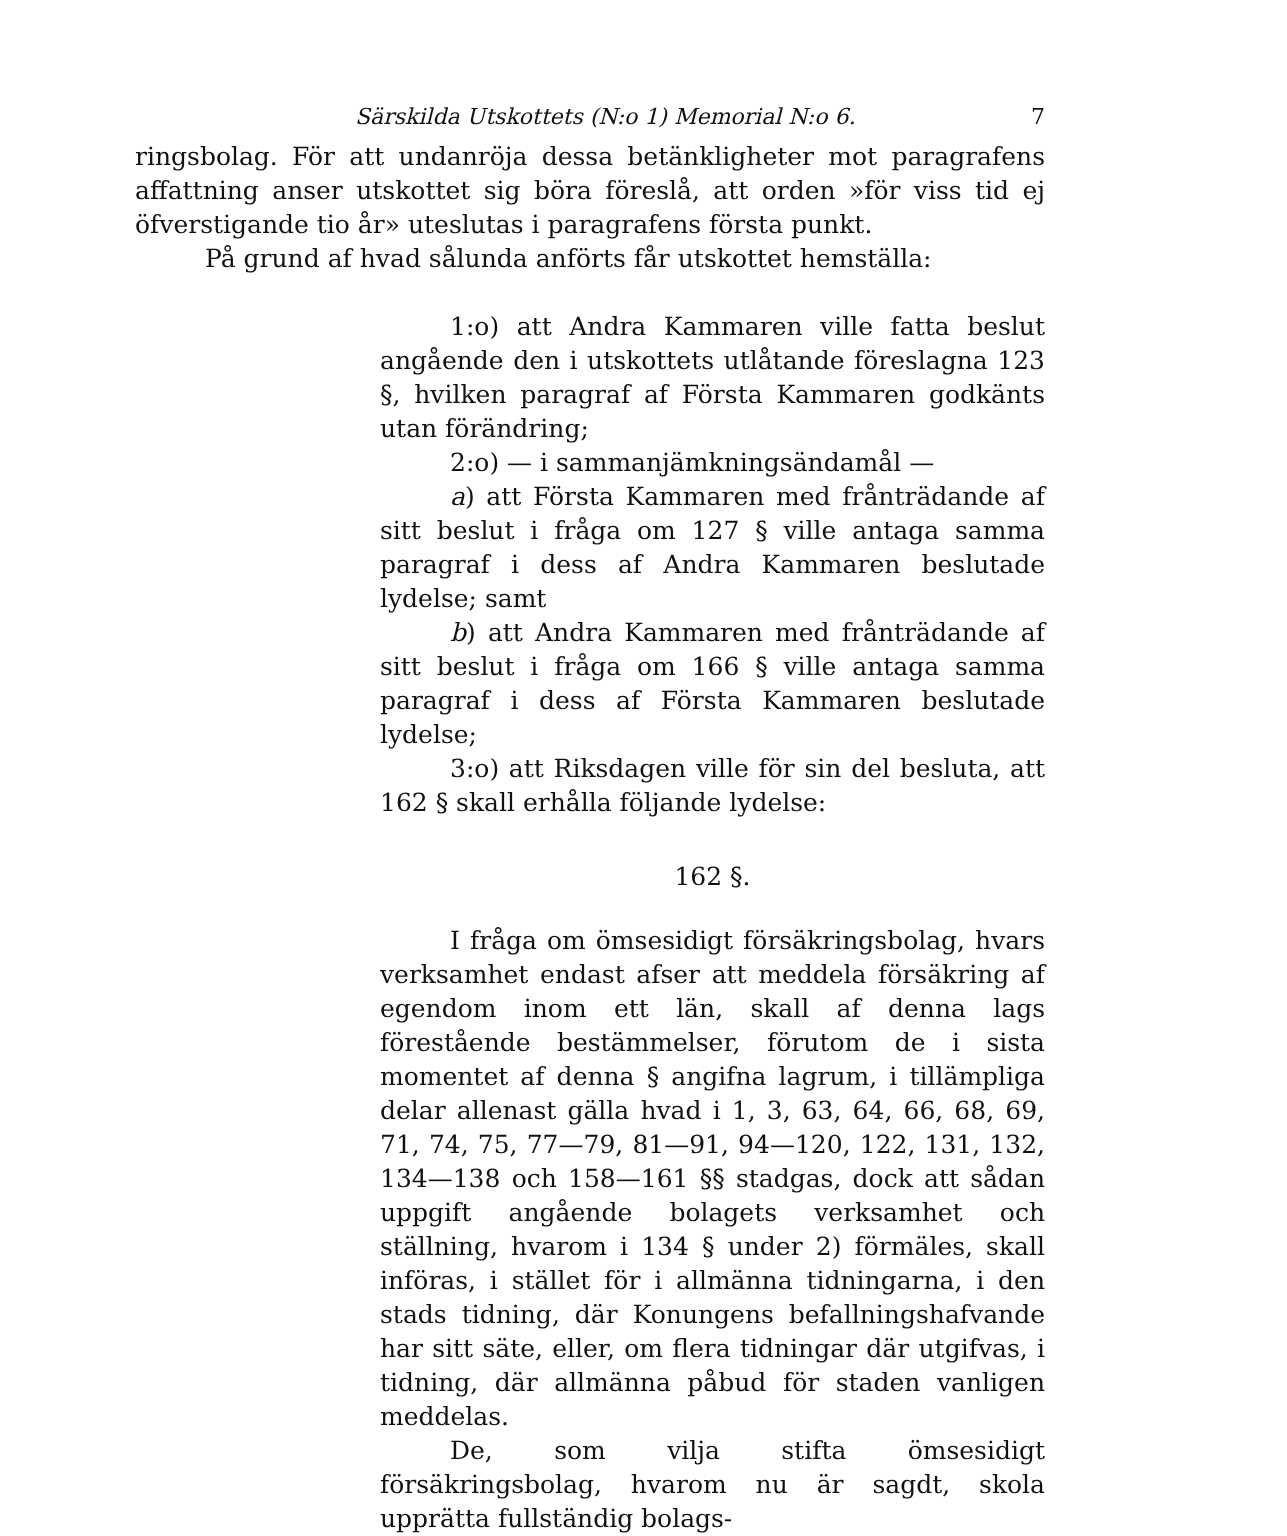Särskilda Utskottets (N:o 1) Memorial N:o 6. 7
ringsbolag. För att undanröja dessa betänkligheter mot paragrafens affattning anser utskottet sig böra föreslå, att orden »för viss tid ej öfverstigande tio år» uteslutas i paragrafens första punkt.
På grund af hvad sålunda anförts får utskottet hemställa:
1:o) att Andra Kammaren ville fatta beslut angående den i utskottets utlåtande föreslagna 123 §, hvilken paragraf af Första Kammaren godkänts utan förändring;
2:o) — i sammanjämkningsändamål —
a) att Första Kammaren med frånträdande af sitt beslut i fråga om 127 § ville antaga samma paragraf i dess af Andra Kammaren beslutade lydelse; samt
b) att Andra Kammaren med frånträdande af sitt beslut i fråga om 166 § ville antaga samma paragraf i dess af Första Kammaren beslutade lydelse;
3:o) att Riksdagen ville för sin del besluta, att 162 § skall erhålla följande lydelse:
162 §.
I fråga om ömsesidigt försäkringsbolag, hvars verksamhet endast afser att meddela försäkring af egendom inom ett län, skall af denna lags förestående bestämmelser, förutom de i sista momentet af denna § angifna lagrum, i tillämpliga delar allenast gälla hvad i 1, 3, 63, 64, 66, 68, 69, 71, 74, 75, 77—79, 81—91, 94—120, 122, 131, 132, 134—138 och 158—161 §§ stadgas, dock att sådan uppgift angående bolagets verksamhet och ställning, hvarom i 134 § under 2) förmäles, skall införas, i stället för i allmänna tidningarna, i den stads tidning, där Konungens befallningshafvande har sitt säte, eller, om flera tidningar där utgifvas, i tidning, där allmänna påbud för staden vanligen meddelas.
De, som vilja stifta ömsesidigt försäkringsbolag, hvarom nu är sagdt, skola upprätta fullständig bolags-